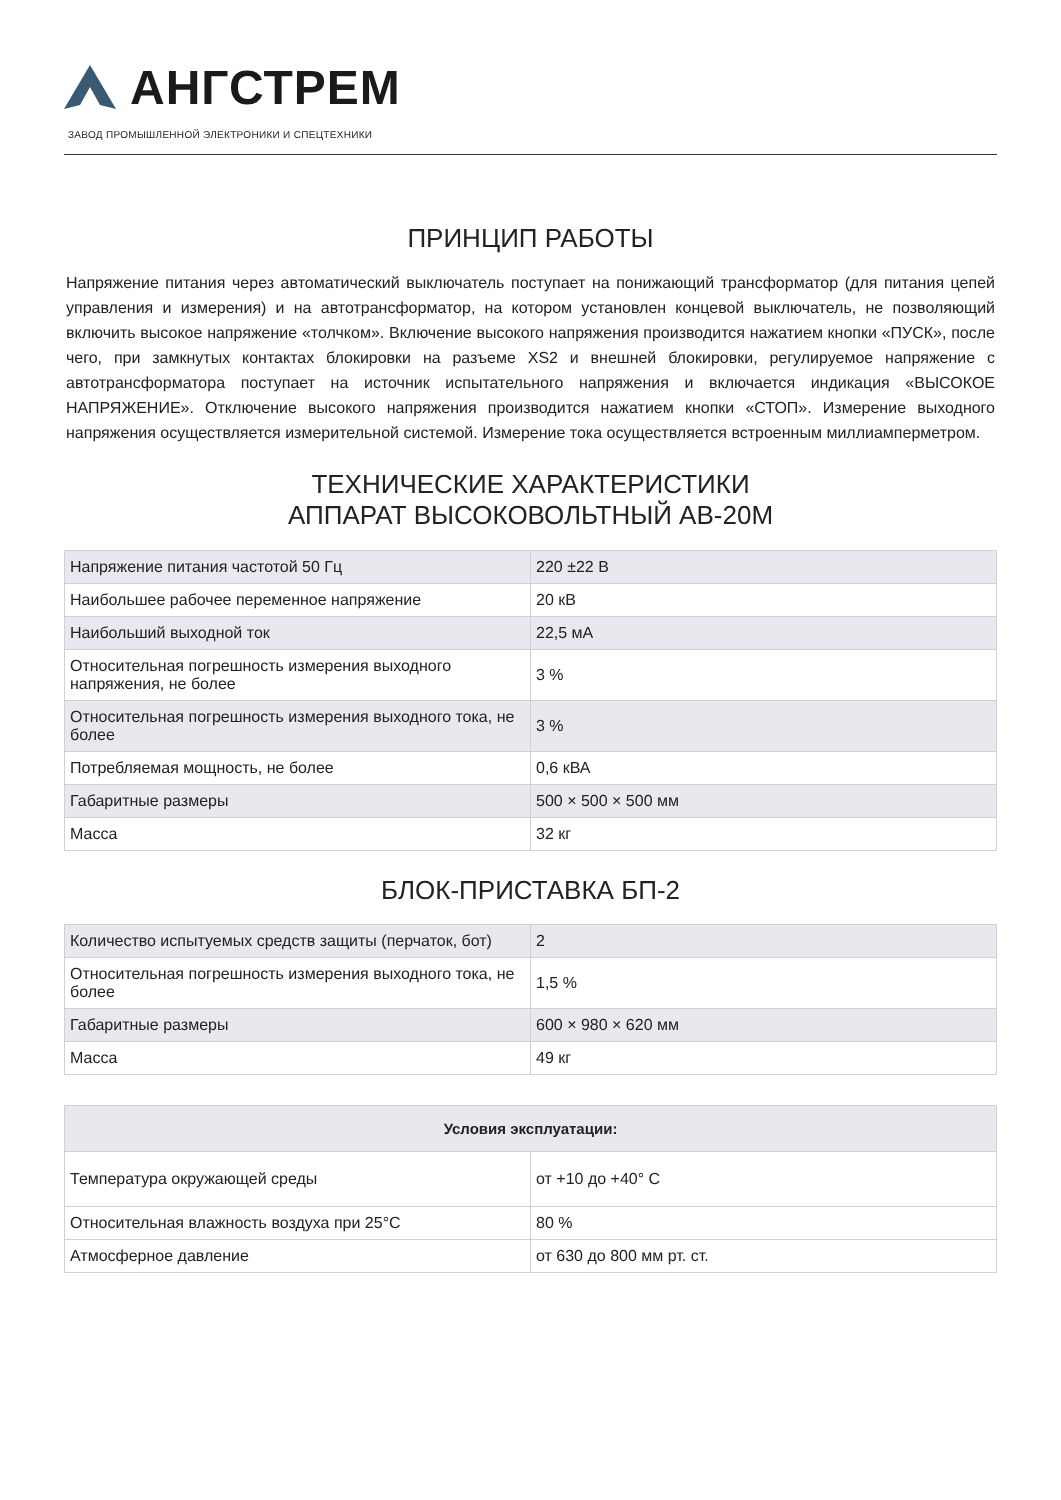АНГСТРЕМ
ЗАВОД ПРОМЫШЛЕННОЙ ЭЛЕКТРОНИКИ И СПЕЦТЕХНИКИ
ПРИНЦИП РАБОТЫ
Напряжение питания через автоматический выключатель поступает на понижающий трансформатор (для питания цепей управления и измерения) и на автотрансформатор, на котором установлен концевой выключатель, не позволяющий включить высокое напряжение «толчком». Включение высокого напряжения производится нажатием кнопки «ПУСК», после чего, при замкнутых контактах блокировки на разъеме XS2 и внешней блокировки, регулируемое напряжение с автотрансформатора поступает на источник испытательного напряжения и включается индикация «ВЫСОКОЕ НАПРЯЖЕНИЕ». Отключение высокого напряжения производится нажатием кнопки «СТОП». Измерение выходного напряжения осуществляется измерительной системой. Измерение тока осуществляется встроенным миллиамперметром.
ТЕХНИЧЕСКИЕ ХАРАКТЕРИСТИКИ
АППАРАТ ВЫСОКОВОЛЬТНЫЙ АВ-20М
| Напряжение питания частотой 50 Гц | 220 ±22 В |
| Наибольшее рабочее переменное напряжение | 20 кВ |
| Наибольший выходной ток | 22,5 мА |
| Относительная погрешность измерения выходного напряжения, не более | 3 % |
| Относительная погрешность измерения выходного тока, не более | 3 % |
| Потребляемая мощность, не более | 0,6 кВА |
| Габаритные размеры | 500 × 500 × 500 мм |
| Масса | 32 кг |
БЛОК-ПРИСТАВКА БП-2
| Количество испытуемых средств защиты (перчаток, бот) | 2 |
| Относительная погрешность измерения выходного тока, не более | 1,5 % |
| Габаритные размеры | 600 × 980 × 620 мм |
| Масса | 49 кг |
| Условия эксплуатации: | |
| --- | --- |
| Температура окружающей среды | от +10 до +40° С |
| Относительная влажность воздуха при 25°С | 80 % |
| Атмосферное давление | от 630 до 800 мм рт. ст. |